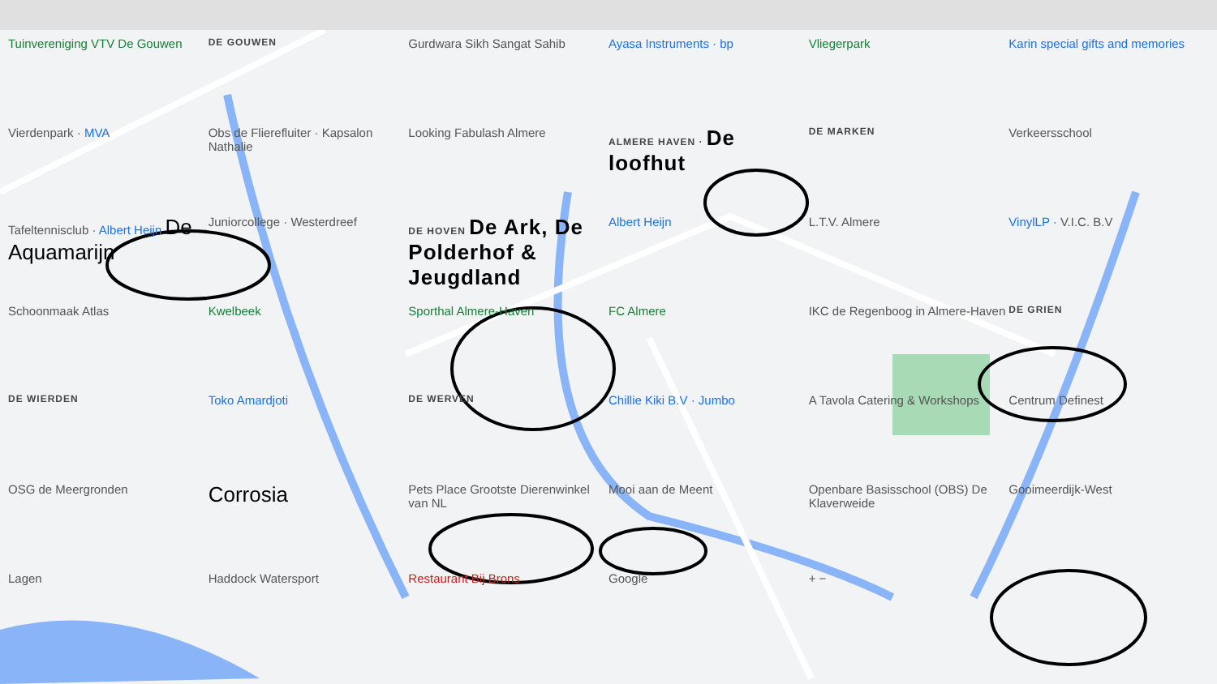Tuinvereniging VTV De Gouwen
DE GOUWEN
Gurdwara Sikh Sangat Sahib
Ayasa Instruments · bp
Vliegerpark
Karin special gifts and memories
Vierdenpark · MVA
Obs de Flierefluiter · Kapsalon Nathalie
Looking Fabulash Almere
ALMERE HAVEN · De loofhut
DE MARKEN
Verkeersschool
Tafeltennisclub · Albert Heijn De Aquamarijn
Juniorcollege · Westerdreef
DE HOVEN De Ark, De Polderhof & Jeugdland
Albert Heijn
L.T.V. Almere
VinylLP · V.I.C. B.V
Schoonmaak Atlas
Kwelbeek
Sporthal Almere-Haven
FC Almere
IKC de Regenboog in Almere-Haven
DE GRIEN
DE WIERDEN
Toko Amardjoti
DE WERVEN
Chillie Kiki B.V · Jumbo
A Tavola Catering & Workshops
Centrum Definest
OSG de Meergronden
Corrosia
Pets Place Grootste Dierenwinkel van NL
Mooi aan de Meent
Openbare Basisschool (OBS) De Klaverweide
Gooimeerdijk-West
Lagen
Haddock Watersport
Restaurant Bij Brons
Google
+ −